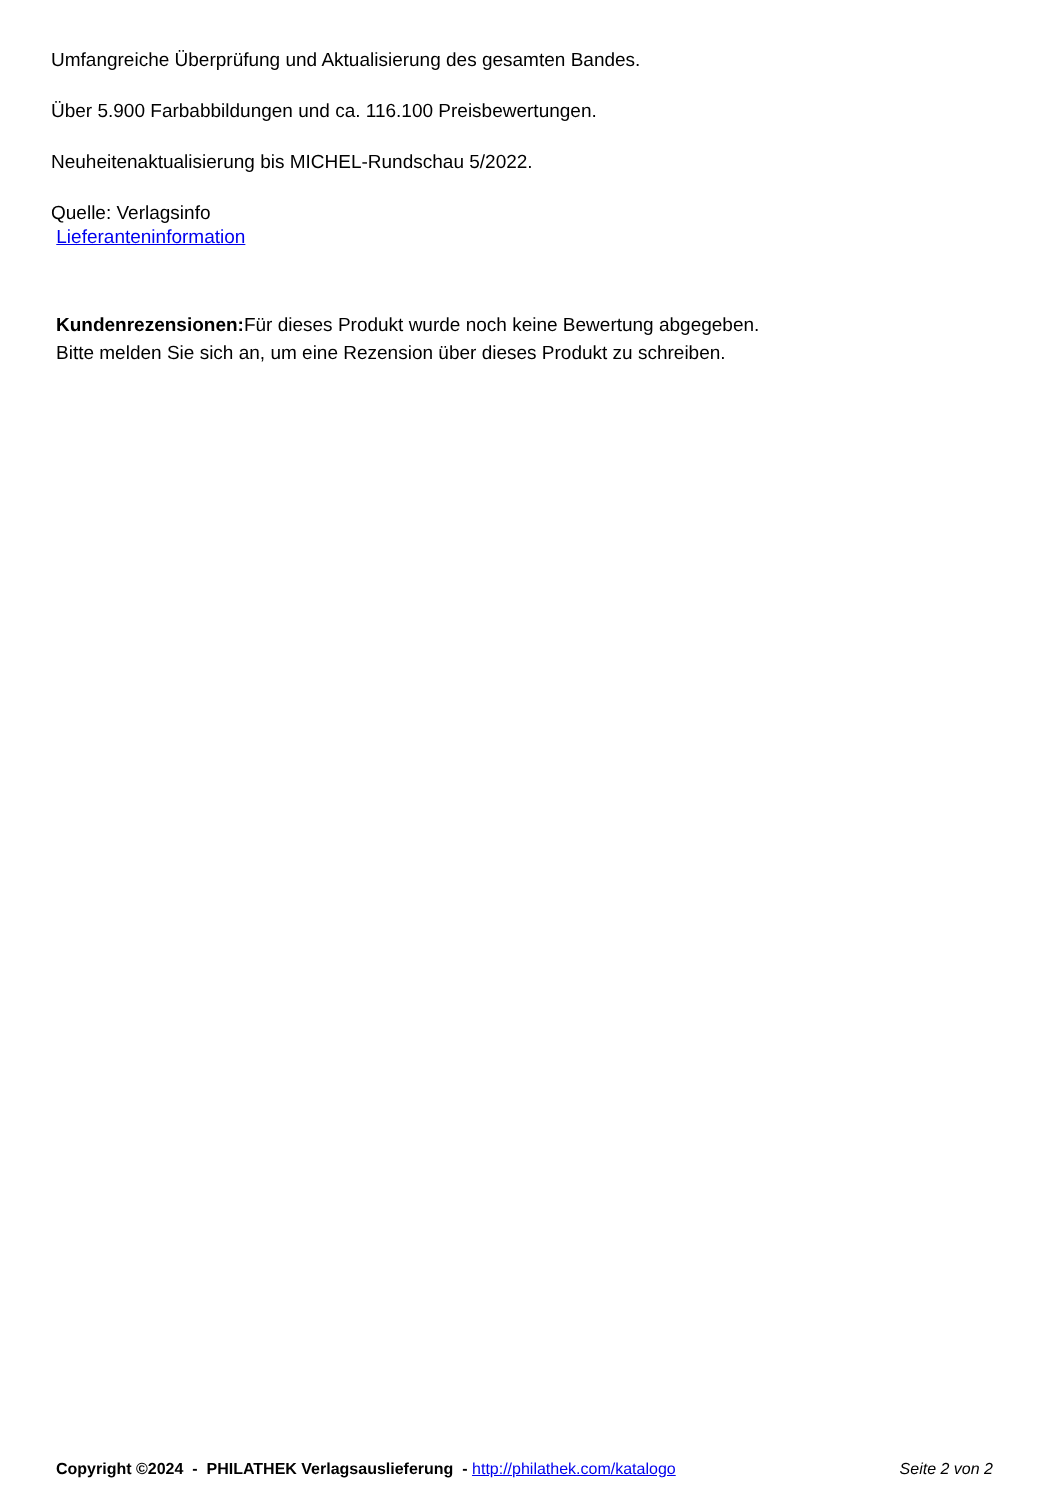Umfangreiche Überprüfung und Aktualisierung des gesamten Bandes.
Über 5.900 Farbabbildungen und ca. 116.100 Preisbewertungen.
Neuheitenaktualisierung bis MICHEL-Rundschau 5/2022.
Quelle: Verlagsinfo
Lieferanteninformation
Kundenrezensionen: Für dieses Produkt wurde noch keine Bewertung abgegeben.
Bitte melden Sie sich an, um eine Rezension über dieses Produkt zu schreiben.
Copyright ©2024 - PHILATHEK Verlagsauslieferung - http://philathek.com/katalogo Seite 2 von 2